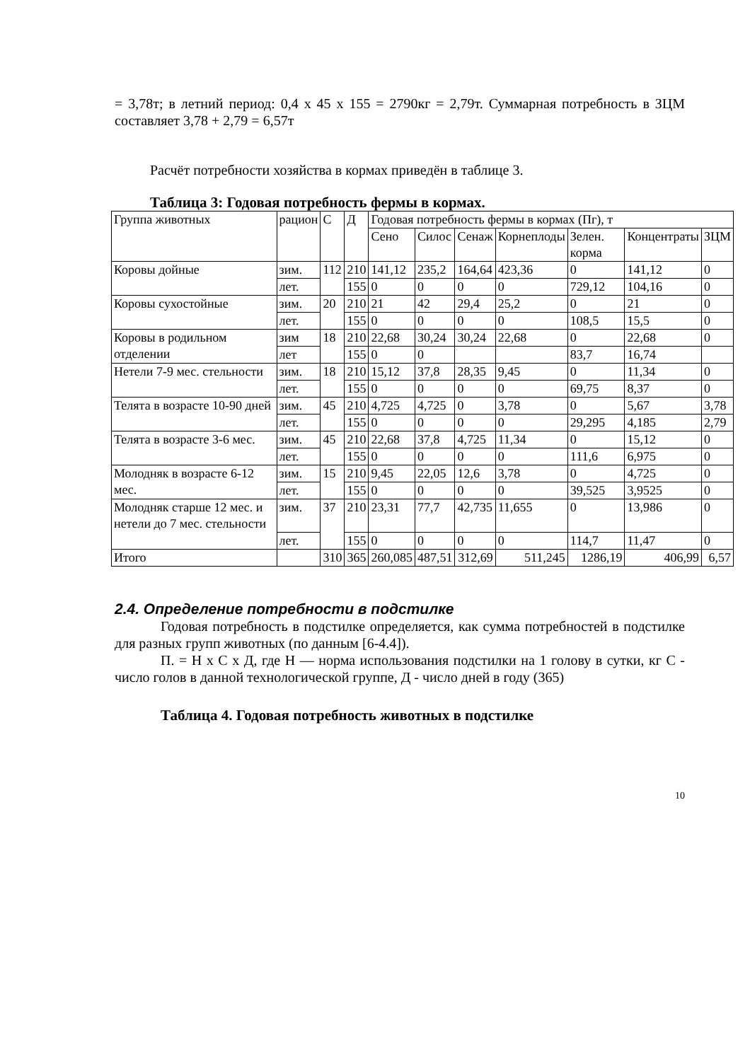= 3,78т; в летний период: 0,4 х 45 х 155 = 2790кг = 2,79т. Суммарная потребность в ЗЦМ составляет 3,78 + 2,79 = 6,57т
Расчёт потребности хозяйства в кормах приведён в таблице 3.
Таблица 3: Годовая потребность фермы в кормах.
| Группа животных | рацион | С | Д | Годовая потребность фермы в кормах (Пг), т | | | | | | |
| --- | --- | --- | --- | --- | --- | --- | --- | --- | --- | --- |
| | | | | Сено | Силос | Сенаж | Корнеплоды | Зелен. корма | Концентраты | ЗЦМ |
| Коровы дойные | зим. | 112 | 210 | 141,12 | 235,2 | 164,64 | 423,36 | 0 | 141,12 | 0 |
| | лет. | | 155 | 0 | 0 | 0 | 0 | 729,12 | 104,16 | 0 |
| Коровы сухостойные | зим. | 20 | 210 | 21 | 42 | 29,4 | 25,2 | 0 | 21 | 0 |
| | лет. | | 155 | 0 | 0 | 0 | 0 | 108,5 | 15,5 | 0 |
| Коровы в родильном отделении | зим | 18 | 210 | 22,68 | 30,24 | 30,24 | 22,68 | 0 | 22,68 | 0 |
| | лет | | 155 | 0 | 0 | | | 83,7 | 16,74 | |
| Нетели 7-9 мес. стельности | зим. | 18 | 210 | 15,12 | 37,8 | 28,35 | 9,45 | 0 | 11,34 | 0 |
| | лет. | | 155 | 0 | 0 | 0 | 0 | 69,75 | 8,37 | 0 |
| Телята в возрасте 10-90 дней | зим. | 45 | 210 | 4,725 | 4,725 | 0 | 3,78 | 0 | 5,67 | 3,78 |
| | лет. | | 155 | 0 | 0 | 0 | 0 | 29,295 | 4,185 | 2,79 |
| Телята в возрасте 3-6 мес. | зим. | 45 | 210 | 22,68 | 37,8 | 4,725 | 11,34 | 0 | 15,12 | 0 |
| | лет. | | 155 | 0 | 0 | 0 | 0 | 111,6 | 6,975 | 0 |
| Молодняк в возрасте 6-12 мес. | зим. | 15 | 210 | 9,45 | 22,05 | 12,6 | 3,78 | 0 | 4,725 | 0 |
| | лет. | | 155 | 0 | 0 | 0 | 0 | 39,525 | 3,9525 | 0 |
| Молодняк старше 12 мес. и нетели до 7 мес. стельности | зим. | 37 | 210 | 23,31 | 77,7 | 42,735 | 11,655 | 0 | 13,986 | 0 |
| | лет. | | 155 | 0 | 0 | 0 | 0 | 114,7 | 11,47 | 0 |
| Итого | | 310 | 365 | 260,085 | 487,51 | 312,69 | 511,245 | 1286,19 | 406,99 | 6,57 |
2.4. Определение потребности в подстилке
Годовая потребность в подстилке определяется, как сумма потребностей в подстилке для разных групп животных (по данным [6-4.4]).
П. = Н х С х Д, где Н — норма использования подстилки на 1 голову в сутки, кг С - число голов в данной технологической группе, Д - число дней в году (365)
Таблица 4. Годовая потребность животных в подстилке
10